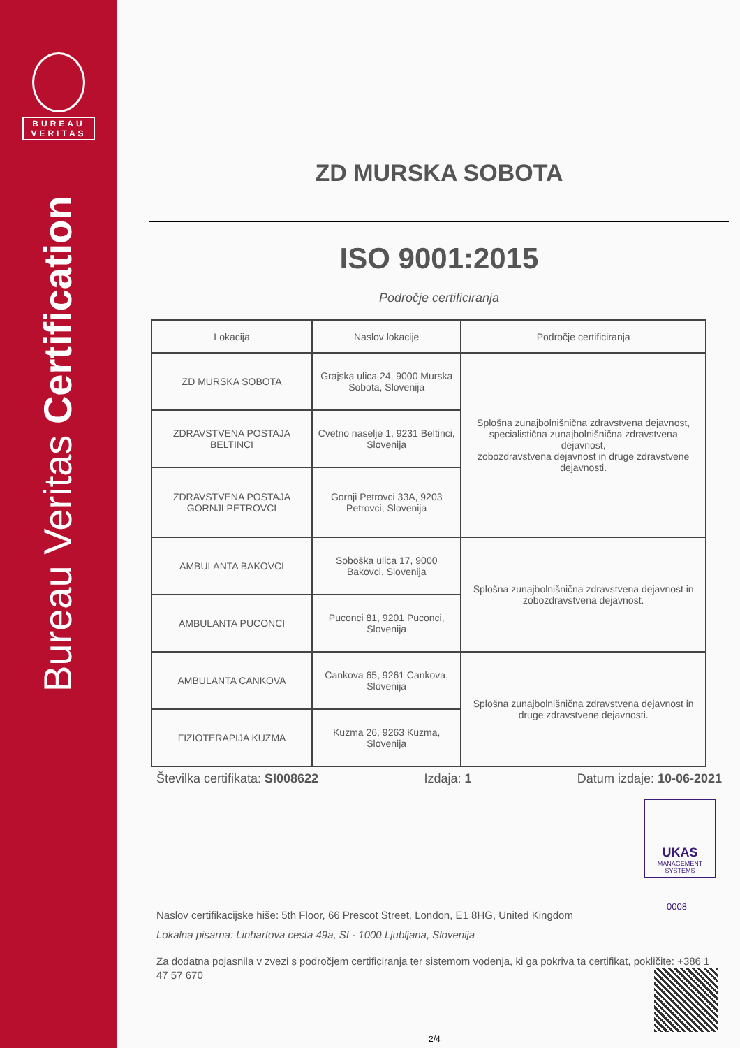BUREAU
VERITAS
Bureau Veritas Certification
ZD MURSKA SOBOTA
ISO 9001:2015
Področje certificiranja
| Lokacija | Naslov lokacije | Področje certificiranja |
| --- | --- | --- |
| ZD MURSKA SOBOTA | Grajska ulica 24, 9000 Murska Sobota, Slovenija | Splošna zunajbolnišnična zdravstvena dejavnost, specialistična zunajbolnišnična zdravstvena dejavnost, zobozdravstvena dejavnost in druge zdravstvene dejavnosti. |
| ZDRAVSTVENA POSTAJA BELTINCI | Cvetno naselje 1, 9231 Beltinci, Slovenija | |
| ZDRAVSTVENA POSTAJA GORNJI PETROVCI | Gornji Petrovci 33A, 9203 Petrovci, Slovenija | |
| AMBULANTA BAKOVCI | Soboška ulica 17, 9000 Bakovci, Slovenija | Splošna zunajbolnišnična zdravstvena dejavnost in zobozdravstvena dejavnost. |
| AMBULANTA PUCONCI | Puconci 81, 9201 Puconci, Slovenija | |
| AMBULANTA CANKOVA | Cankova 65, 9261 Cankova, Slovenija | Splošna zunajbolnišnična zdravstvena dejavnost in druge zdravstvene dejavnosti. |
| FIZIOTERAPIJA KUZMA | Kuzma 26, 9263 Kuzma, Slovenija | |
Številka certifikata: SI008622 Izdaja: 1 Datum izdaje: 10-06-2021
Naslov certifikacijske hiše: 5th Floor, 66 Prescot Street, London, E1 8HG, United Kingdom
Lokalna pisarna: Linhartova cesta 49a, SI - 1000 Ljubljana, Slovenija
Za dodatna pojasnila v zvezi s področjem certificiranja ter sistemom vodenja, ki ga pokriva ta certifikat, pokličite: +386 1 47 57 670
UKAS
MANAGEMENT
SYSTEMS
0008
2/4